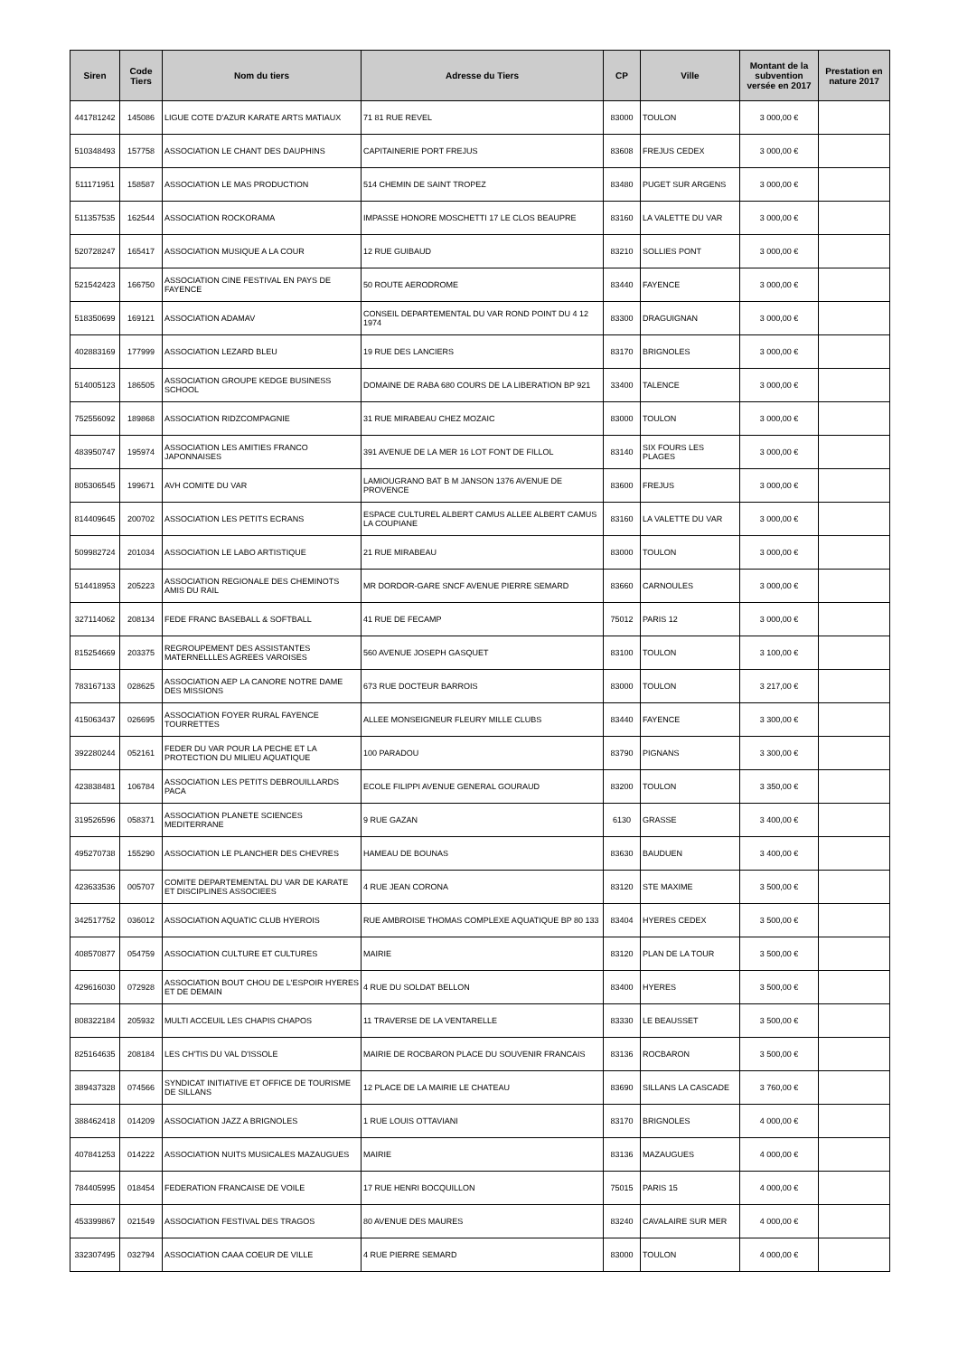| Siren | Code Tiers | Nom du tiers | Adresse du Tiers | CP | Ville | Montant de la subvention versée en 2017 | Prestation en nature 2017 |
| --- | --- | --- | --- | --- | --- | --- | --- |
| 441781242 | 145086 | LIGUE COTE D'AZUR KARATE ARTS MATIAUX | 71 81 RUE REVEL | 83000 | TOULON | 3 000,00 € | |
| 510348493 | 157758 | ASSOCIATION LE CHANT DES DAUPHINS | CAPITAINERIE PORT FREJUS | 83608 | FREJUS CEDEX | 3 000,00 € | |
| 511171951 | 158587 | ASSOCIATION LE MAS PRODUCTION | 514 CHEMIN DE SAINT TROPEZ | 83480 | PUGET SUR ARGENS | 3 000,00 € | |
| 511357535 | 162544 | ASSOCIATION ROCKORAMA | IMPASSE HONORE MOSCHETTI 17 LE CLOS BEAUPRE | 83160 | LA VALETTE DU VAR | 3 000,00 € | |
| 520728247 | 165417 | ASSOCIATION MUSIQUE A LA COUR | 12 RUE GUIBAUD | 83210 | SOLLIES PONT | 3 000,00 € | |
| 521542423 | 166750 | ASSOCIATION CINE FESTIVAL EN PAYS DE FAYENCE | 50 ROUTE AERODROME | 83440 | FAYENCE | 3 000,00 € | |
| 518350699 | 169121 | ASSOCIATION ADAMAV | CONSEIL DEPARTEMENTAL DU VAR ROND POINT DU 4 12 1974 | 83300 | DRAGUIGNAN | 3 000,00 € | |
| 402883169 | 177999 | ASSOCIATION LEZARD BLEU | 19 RUE DES LANCIERS | 83170 | BRIGNOLES | 3 000,00 € | |
| 514005123 | 186505 | ASSOCIATION GROUPE KEDGE BUSINESS SCHOOL | DOMAINE DE RABA 680 COURS DE LA LIBERATION BP 921 | 33400 | TALENCE | 3 000,00 € | |
| 752556092 | 189868 | ASSOCIATION RIDZCOMPAGNIE | 31 RUE MIRABEAU CHEZ MOZAIC | 83000 | TOULON | 3 000,00 € | |
| 483950747 | 195974 | ASSOCIATION LES AMITIES FRANCO JAPONNAISES | 391 AVENUE DE LA MER 16 LOT FONT DE FILLOL | 83140 | SIX FOURS LES PLAGES | 3 000,00 € | |
| 805306545 | 199671 | AVH COMITE DU VAR | LAMIOUGRANO BAT B M JANSON 1376 AVENUE DE PROVENCE | 83600 | FREJUS | 3 000,00 € | |
| 814409645 | 200702 | ASSOCIATION LES PETITS ECRANS | ESPACE CULTUREL ALBERT CAMUS ALLEE ALBERT CAMUS LA COUPIANE | 83160 | LA VALETTE DU VAR | 3 000,00 € | |
| 509982724 | 201034 | ASSOCIATION LE LABO ARTISTIQUE | 21 RUE MIRABEAU | 83000 | TOULON | 3 000,00 € | |
| 514418953 | 205223 | ASSOCIATION REGIONALE DES CHEMINOTS AMIS DU RAIL | MR DORDOR-GARE SNCF AVENUE PIERRE SEMARD | 83660 | CARNOULES | 3 000,00 € | |
| 327114062 | 208134 | FEDE FRANC BASEBALL & SOFTBALL | 41 RUE DE FECAMP | 75012 | PARIS 12 | 3 000,00 € | |
| 815254669 | 203375 | REGROUPEMENT DES ASSISTANTES MATERNELLLES AGREES VAROISES | 560 AVENUE JOSEPH GASQUET | 83100 | TOULON | 3 100,00 € | |
| 783167133 | 028625 | ASSOCIATION AEP LA CANORE NOTRE DAME DES MISSIONS | 673 RUE DOCTEUR BARROIS | 83000 | TOULON | 3 217,00 € | |
| 415063437 | 026695 | ASSOCIATION FOYER RURAL FAYENCE TOURRETTES | ALLEE MONSEIGNEUR FLEURY MILLE CLUBS | 83440 | FAYENCE | 3 300,00 € | |
| 392280244 | 052161 | FEDER DU VAR POUR LA PECHE ET LA PROTECTION DU MILIEU AQUATIQUE | 100 PARADOU | 83790 | PIGNANS | 3 300,00 € | |
| 423838481 | 106784 | ASSOCIATION LES PETITS DEBROUILLARDS PACA | ECOLE FILIPPI AVENUE GENERAL GOURAUD | 83200 | TOULON | 3 350,00 € | |
| 319526596 | 058371 | ASSOCIATION PLANETE SCIENCES MEDITERRANE | 9 RUE GAZAN | 6130 | GRASSE | 3 400,00 € | |
| 495270738 | 155290 | ASSOCIATION LE PLANCHER DES CHEVRES | HAMEAU DE BOUNAS | 83630 | BAUDUEN | 3 400,00 € | |
| 423633536 | 005707 | COMITE DEPARTEMENTAL DU VAR DE KARATE ET DISCIPLINES ASSOCIEES | 4 RUE JEAN CORONA | 83120 | STE MAXIME | 3 500,00 € | |
| 342517752 | 036012 | ASSOCIATION AQUATIC CLUB HYEROIS | RUE AMBROISE THOMAS COMPLEXE AQUATIQUE BP 80 133 | 83404 | HYERES CEDEX | 3 500,00 € | |
| 408570877 | 054759 | ASSOCIATION CULTURE ET CULTURES | MAIRIE | 83120 | PLAN DE LA TOUR | 3 500,00 € | |
| 429616030 | 072928 | ASSOCIATION BOUT CHOU DE L'ESPOIR HYERES ET DE DEMAIN | 4 RUE DU SOLDAT BELLON | 83400 | HYERES | 3 500,00 € | |
| 808322184 | 205932 | MULTI ACCEUIL LES CHAPIS CHAPOS | 11 TRAVERSE DE LA VENTARELLE | 83330 | LE BEAUSSET | 3 500,00 € | |
| 825164635 | 208184 | LES CH'TIS DU VAL D'ISSOLE | MAIRIE DE ROCBARON PLACE DU SOUVENIR FRANCAIS | 83136 | ROCBARON | 3 500,00 € | |
| 389437328 | 074566 | SYNDICAT INITIATIVE ET OFFICE DE TOURISME DE SILLANS | 12 PLACE DE LA MAIRIE LE CHATEAU | 83690 | SILLANS LA CASCADE | 3 760,00 € | |
| 388462418 | 014209 | ASSOCIATION JAZZ A BRIGNOLES | 1 RUE LOUIS OTTAVIANI | 83170 | BRIGNOLES | 4 000,00 € | |
| 407841253 | 014222 | ASSOCIATION NUITS MUSICALES MAZAUGUES | MAIRIE | 83136 | MAZAUGUES | 4 000,00 € | |
| 784405995 | 018454 | FEDERATION FRANCAISE DE VOILE | 17 RUE HENRI BOCQUILLON | 75015 | PARIS 15 | 4 000,00 € | |
| 453399867 | 021549 | ASSOCIATION FESTIVAL DES TRAGOS | 80 AVENUE DES MAURES | 83240 | CAVALAIRE SUR MER | 4 000,00 € | |
| 332307495 | 032794 | ASSOCIATION CAAA COEUR DE VILLE | 4 RUE PIERRE SEMARD | 83000 | TOULON | 4 000,00 € | |